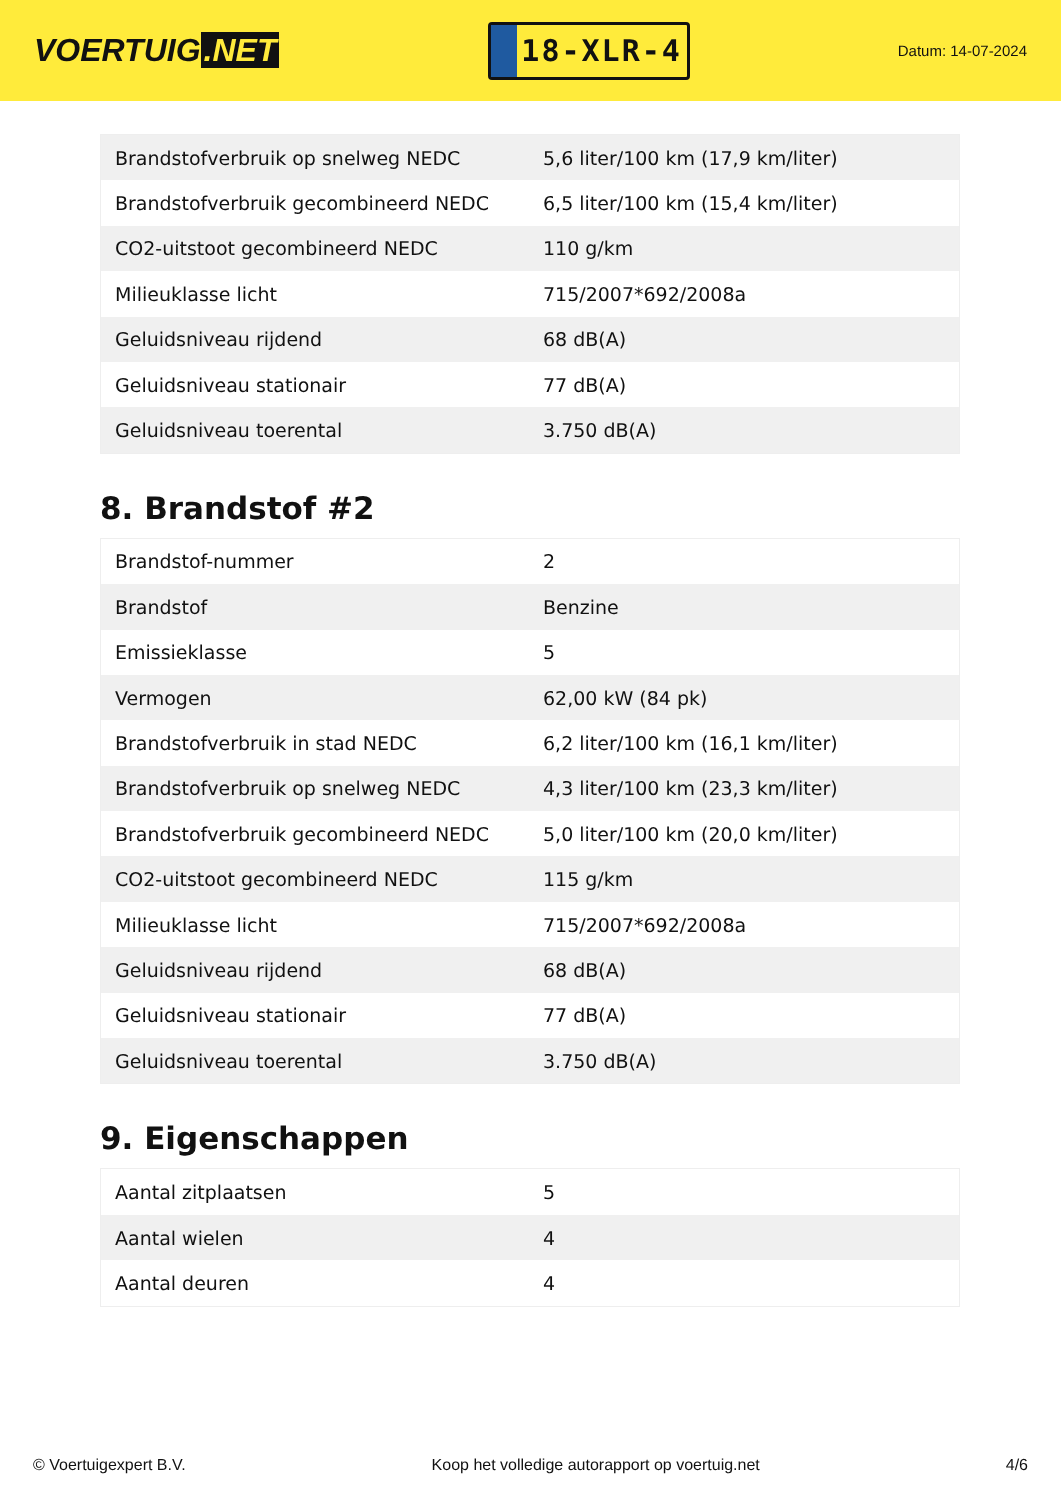VOERTUIG.NET
18-XLR-4
Datum: 14-07-2024
| Brandstofverbruik op snelweg NEDC | 5,6 liter/100 km (17,9 km/liter) |
| Brandstofverbruik gecombineerd NEDC | 6,5 liter/100 km (15,4 km/liter) |
| CO2-uitstoot gecombineerd NEDC | 110 g/km |
| Milieuklasse licht | 715/2007*692/2008a |
| Geluidsniveau rijdend | 68 dB(A) |
| Geluidsniveau stationair | 77 dB(A) |
| Geluidsniveau toerental | 3.750 dB(A) |
8. Brandstof #2
| Brandstof-nummer | 2 |
| Brandstof | Benzine |
| Emissieklasse | 5 |
| Vermogen | 62,00 kW (84 pk) |
| Brandstofverbruik in stad NEDC | 6,2 liter/100 km (16,1 km/liter) |
| Brandstofverbruik op snelweg NEDC | 4,3 liter/100 km (23,3 km/liter) |
| Brandstofverbruik gecombineerd NEDC | 5,0 liter/100 km (20,0 km/liter) |
| CO2-uitstoot gecombineerd NEDC | 115 g/km |
| Milieuklasse licht | 715/2007*692/2008a |
| Geluidsniveau rijdend | 68 dB(A) |
| Geluidsniveau stationair | 77 dB(A) |
| Geluidsniveau toerental | 3.750 dB(A) |
9. Eigenschappen
| Aantal zitplaatsen | 5 |
| Aantal wielen | 4 |
| Aantal deuren | 4 |
© Voertuigexpert B.V. Koop het volledige autorapport op voertuig.net 4/6